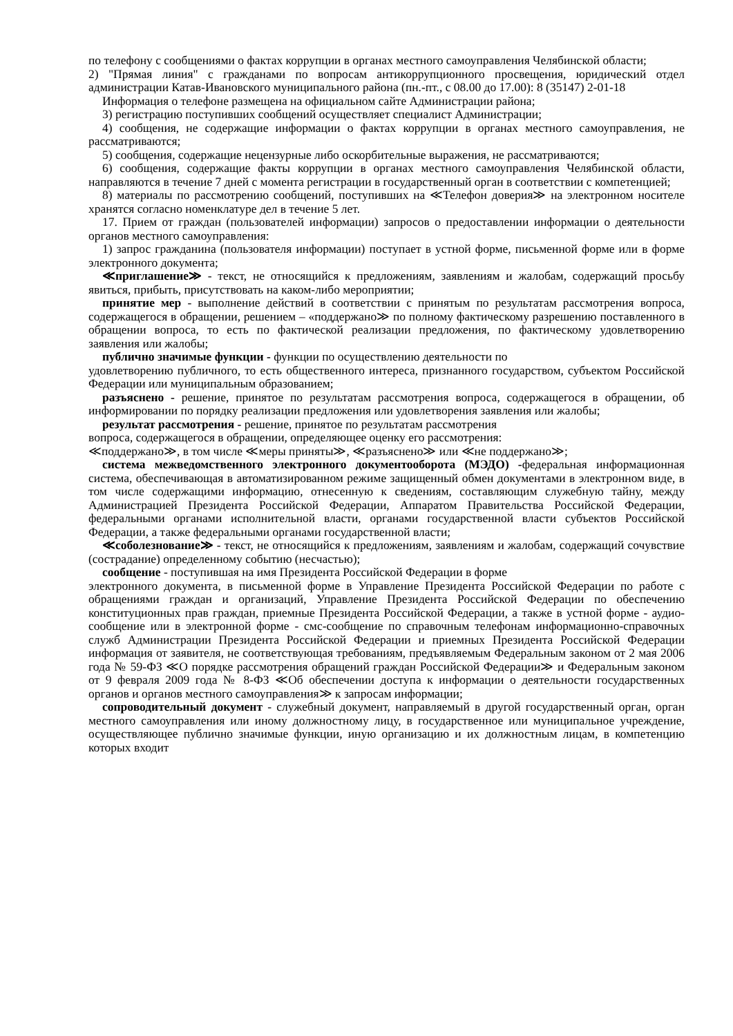по телефону с сообщениями о фактах коррупции в органах местного самоуправления Челябинской области;
2) "Прямая линия" с гражданами по вопросам антикоррупционного просвещения, юридический отдел администрации Катав-Ивановского муниципального района (пн.-пт., с 08.00 до 17.00): 8 (35147) 2-01-18
Информация о телефоне размещена на официальном сайте Администрации района;
3) регистрацию поступивших сообщений осуществляет специалист Администрации;
4) сообщения, не содержащие информации о фактах коррупции в органах местного самоуправления, не рассматриваются;
5) сообщения, содержащие нецензурные либо оскорбительные выражения, не рассматриваются;
6) сообщения, содержащие факты коррупции в органах местного самоуправления Челябинской области, направляются в течение 7 дней с момента регистрации в государственный орган в соответствии с компетенцией;
8) материалы по рассмотрению сообщений, поступивших на ≪Телефон доверия≫ на электронном носителе хранятся согласно номенклатуре дел в течение 5 лет.
17. Прием от граждан (пользователей информации) запросов о предоставлении информации о деятельности органов местного самоуправления:
1) запрос гражданина (пользователя информации) поступает в устной форме, письменной форме или в форме электронного документа;
≪приглашение≫ - текст, не относящийся к предложениям, заявлениям и жалобам, содержащий просьбу явиться, прибыть, присутствовать на каком-либо мероприятии;
принятие мер - выполнение действий в соответствии с принятым по результатам рассмотрения вопроса, содержащегося в обращении, решением – «поддержано≫ по полному фактическому разрешению поставленного в обращении вопроса, то есть по фактической реализации предложения, по фактическому удовлетворению заявления или жалобы;
публично значимые функции - функции по осуществлению деятельности по
удовлетворению публичного, то есть общественного интереса, признанного государством, субъектом Российской Федерации или муниципальным образованием;
разъяснено - решение, принятое по результатам рассмотрения вопроса, содержащегося в обращении, об информировании по порядку реализации предложения или удовлетворения заявления или жалобы;
результат рассмотрения - решение, принятое по результатам рассмотрения
вопроса, содержащегося в обращении, определяющее оценку его рассмотрения:
≪поддержано≫, в том числе ≪меры приняты≫, ≪разъяснено≫ или ≪не поддержано≫;
система межведомственного электронного документооборота (МЭДО) -федеральная информационная система, обеспечивающая в автоматизированном режиме защищенный обмен документами в электронном виде, в том числе содержащими информацию, отнесенную к сведениям, составляющим служебную тайну, между Администрацией Президента Российской Федерации, Аппаратом Правительства Российской Федерации, федеральными органами исполнительной власти, органами государственной власти субъектов Российской Федерации, а также федеральными органами государственной власти;
≪соболезнование≫ - текст, не относящийся к предложениям, заявлениям и жалобам, содержащий сочувствие (сострадание) определенному событию (несчастью);
сообщение - поступившая на имя Президента Российской Федерации в форме
электронного документа, в письменной форме в Управление Президента Российской Федерации по работе с обращениями граждан и организаций, Управление Президента Российской Федерации по обеспечению конституционных прав граждан, приемные Президента Российской Федерации, а также в устной форме - аудио-сообщение или в электронной форме - смс-сообщение по справочным телефонам информационно-справочных служб Администрации Президента Российской Федерации и приемных Президента Российской Федерации информация от заявителя, не соответствующая требованиям, предъявляемым Федеральным законом от 2 мая 2006 года № 59-ФЗ ≪О порядке рассмотрения обращений граждан Российской Федерации≫ и Федеральным законом от 9 февраля 2009 года № 8-ФЗ ≪Об обеспечении доступа к информации о деятельности государственных органов и органов местного самоуправления≫ к запросам информации;
сопроводительный документ - служебный документ, направляемый в другой государственный орган, орган местного самоуправления или иному должностному лицу, в государственное или муниципальное учреждение, осуществляющее публично значимые функции, иную организацию и их должностным лицам, в компетенцию которых входит